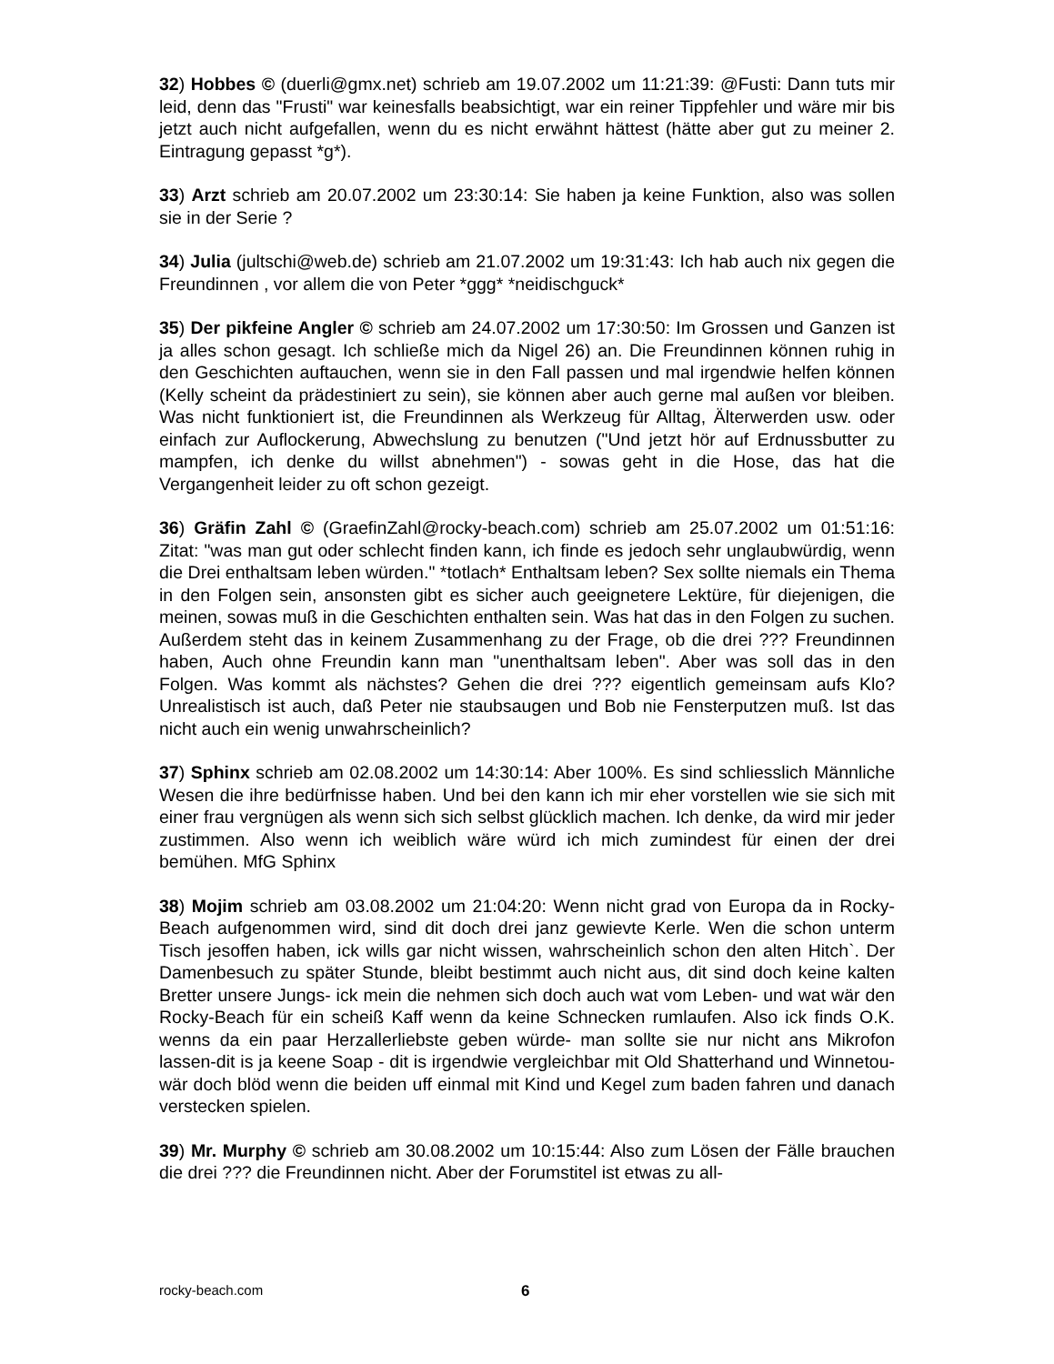32) Hobbes © (duerli@gmx.net) schrieb am 19.07.2002 um 11:21:39: @Fusti: Dann tuts mir leid, denn das "Frusti" war keinesfalls beabsichtigt, war ein reiner Tippfehler und wäre mir bis jetzt auch nicht aufgefallen, wenn du es nicht erwähnt hättest (hätte aber gut zu meiner 2. Eintragung gepasst *g*).
33) Arzt schrieb am 20.07.2002 um 23:30:14: Sie haben ja keine Funktion, also was sollen sie in der Serie ?
34) Julia (jultschi@web.de) schrieb am 21.07.2002 um 19:31:43: Ich hab auch nix gegen die Freundinnen , vor allem die von Peter *ggg* *neidischguck*
35) Der pikfeine Angler © schrieb am 24.07.2002 um 17:30:50: Im Grossen und Ganzen ist ja alles schon gesagt. Ich schließe mich da Nigel 26) an. Die Freundinnen können ruhig in den Geschichten auftauchen, wenn sie in den Fall passen und mal irgendwie helfen können (Kelly scheint da prädestiniert zu sein), sie können aber auch gerne mal außen vor bleiben. Was nicht funktioniert ist, die Freundinnen als Werkzeug für Alltag, Älterwerden usw. oder einfach zur Auflockerung, Abwechslung zu benutzen ("Und jetzt hör auf Erdnussbutter zu mampfen, ich denke du willst abnehmen") - sowas geht in die Hose, das hat die Vergangenheit leider zu oft schon gezeigt.
36) Gräfin Zahl © (GraefinZahl@rocky-beach.com) schrieb am 25.07.2002 um 01:51:16: Zitat: "was man gut oder schlecht finden kann, ich finde es jedoch sehr unglaubwürdig, wenn die Drei enthaltsam leben würden." *totlach* Enthaltsam leben? Sex sollte niemals ein Thema in den Folgen sein, ansonsten gibt es sicher auch geeignetere Lektüre, für diejenigen, die meinen, sowas muß in die Geschichten enthalten sein. Was hat das in den Folgen zu suchen. Außerdem steht das in keinem Zusammenhang zu der Frage, ob die drei ??? Freundinnen haben, Auch ohne Freundin kann man "unenthaltsam leben". Aber was soll das in den Folgen. Was kommt als nächstes? Gehen die drei ??? eigentlich gemeinsam aufs Klo? Unrealistisch ist auch, daß Peter nie staubsaugen und Bob nie Fensterputzen muß. Ist das nicht auch ein wenig unwahrscheinlich?
37) Sphinx schrieb am 02.08.2002 um 14:30:14: Aber 100%. Es sind schliesslich Männliche Wesen die ihre bedürfnisse haben. Und bei den kann ich mir eher vorstellen wie sie sich mit einer frau vergnügen als wenn sich sich selbst glücklich machen. Ich denke, da wird mir jeder zustimmen. Also wenn ich weiblich wäre würd ich mich zumindest für einen der drei bemühen. MfG Sphinx
38) Mojim schrieb am 03.08.2002 um 21:04:20: Wenn nicht grad von Europa da in Rocky- Beach aufgenommen wird, sind dit doch drei janz gewievte Kerle. Wen die schon unterm Tisch jesoffen haben, ick wills gar nicht wissen, wahrscheinlich schon den alten Hitch`. Der Damenbesuch zu später Stunde, bleibt bestimmt auch nicht aus, dit sind doch keine kalten Bretter unsere Jungs- ick mein die nehmen sich doch auch wat vom Leben- und wat wär den Rocky-Beach für ein scheiß Kaff wenn da keine Schnecken rumlaufen. Also ick finds O.K. wenns da ein paar Herzallerliebste geben würde- man sollte sie nur nicht ans Mikrofon lassen-dit is ja keene Soap - dit is irgendwie vergleichbar mit Old Shatterhand und Winnetou- wär doch blöd wenn die beiden uff einmal mit Kind und Kegel zum baden fahren und danach verstecken spielen.
39) Mr. Murphy © schrieb am 30.08.2002 um 10:15:44: Also zum Lösen der Fälle brauchen die drei ??? die Freundinnen nicht. Aber der Forumstitel ist etwas zu all-
rocky-beach.com 6